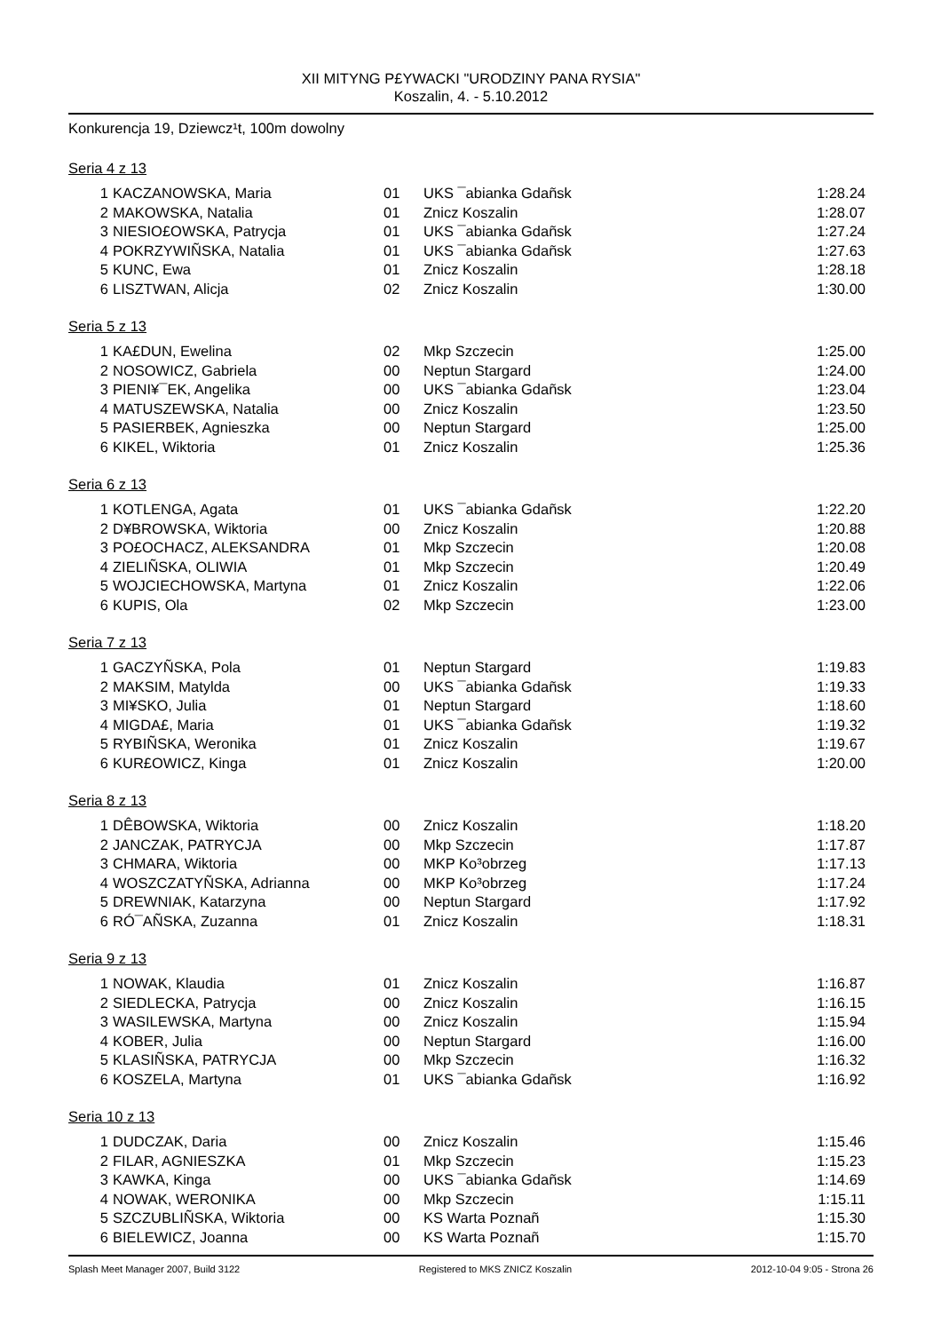XII MITYNG P£YWACKI "URODZINY PANA RYSIA"
Koszalin, 4. - 5.10.2012
Konkurencja 19, Dziewcz¹t, 100m dowolny
Seria 4 z 13
| 1 | KACZANOWSKA, Maria | 01 | UKS ¯abianka Gdañsk | 1:28.24 |
| 2 | MAKOWSKA, Natalia | 01 | Znicz Koszalin | 1:28.07 |
| 3 | NIESIO£OWSKA, Patrycja | 01 | UKS ¯abianka Gdañsk | 1:27.24 |
| 4 | POKRZYWIÑSKA, Natalia | 01 | UKS ¯abianka Gdañsk | 1:27.63 |
| 5 | KUNC, Ewa | 01 | Znicz Koszalin | 1:28.18 |
| 6 | LISZTWAN, Alicja | 02 | Znicz Koszalin | 1:30.00 |
Seria 5 z 13
| 1 | KA£DUN, Ewelina | 02 | Mkp Szczecin | 1:25.00 |
| 2 | NOSOWICZ, Gabriela | 00 | Neptun Stargard | 1:24.00 |
| 3 | PIENI¥¯EK, Angelika | 00 | UKS ¯abianka Gdañsk | 1:23.04 |
| 4 | MATUSZEWSKA, Natalia | 00 | Znicz Koszalin | 1:23.50 |
| 5 | PASIERBEK, Agnieszka | 00 | Neptun Stargard | 1:25.00 |
| 6 | KIKEL, Wiktoria | 01 | Znicz Koszalin | 1:25.36 |
Seria 6 z 13
| 1 | KOTLENGA, Agata | 01 | UKS ¯abianka Gdañsk | 1:22.20 |
| 2 | D¥BROWSKA, Wiktoria | 00 | Znicz Koszalin | 1:20.88 |
| 3 | PO£OCHACZ, ALEKSANDRA | 01 | Mkp Szczecin | 1:20.08 |
| 4 | ZIELIÑSKA, OLIWIA | 01 | Mkp Szczecin | 1:20.49 |
| 5 | WOJCIECHOWSKA, Martyna | 01 | Znicz Koszalin | 1:22.06 |
| 6 | KUPIS, Ola | 02 | Mkp Szczecin | 1:23.00 |
Seria 7 z 13
| 1 | GACZYÑSKA, Pola | 01 | Neptun Stargard | 1:19.83 |
| 2 | MAKSIM, Matylda | 00 | UKS ¯abianka Gdañsk | 1:19.33 |
| 3 | MI¥SKO, Julia | 01 | Neptun Stargard | 1:18.60 |
| 4 | MIGDA£, Maria | 01 | UKS ¯abianka Gdañsk | 1:19.32 |
| 5 | RYBIÑSKA, Weronika | 01 | Znicz Koszalin | 1:19.67 |
| 6 | KUR£OWICZ, Kinga | 01 | Znicz Koszalin | 1:20.00 |
Seria 8 z 13
| 1 | DÊBOWSKA, Wiktoria | 00 | Znicz Koszalin | 1:18.20 |
| 2 | JANCZAK, PATRYCJA | 00 | Mkp Szczecin | 1:17.87 |
| 3 | CHMARA, Wiktoria | 00 | MKP Ko³obrzeg | 1:17.13 |
| 4 | WOSZCZATYÑSKA, Adrianna | 00 | MKP Ko³obrzeg | 1:17.24 |
| 5 | DREWNIAK, Katarzyna | 00 | Neptun Stargard | 1:17.92 |
| 6 | RÓ¯AÑSKA, Zuzanna | 01 | Znicz Koszalin | 1:18.31 |
Seria 9 z 13
| 1 | NOWAK, Klaudia | 01 | Znicz Koszalin | 1:16.87 |
| 2 | SIEDLECKA, Patrycja | 00 | Znicz Koszalin | 1:16.15 |
| 3 | WASILEWSKA, Martyna | 00 | Znicz Koszalin | 1:15.94 |
| 4 | KOBER, Julia | 00 | Neptun Stargard | 1:16.00 |
| 5 | KLASIÑSKA, PATRYCJA | 00 | Mkp Szczecin | 1:16.32 |
| 6 | KOSZELA, Martyna | 01 | UKS ¯abianka Gdañsk | 1:16.92 |
Seria 10 z 13
| 1 | DUDCZAK, Daria | 00 | Znicz Koszalin | 1:15.46 |
| 2 | FILAR, AGNIESZKA | 01 | Mkp Szczecin | 1:15.23 |
| 3 | KAWKA, Kinga | 00 | UKS ¯abianka Gdañsk | 1:14.69 |
| 4 | NOWAK, WERONIKA | 00 | Mkp Szczecin | 1:15.11 |
| 5 | SZCZUBLIÑSKA, Wiktoria | 00 | KS Warta Poznañ | 1:15.30 |
| 6 | BIELEWICZ, Joanna | 00 | KS Warta Poznañ | 1:15.70 |
Splash Meet Manager 2007, Build 3122 Registered to MKS ZNICZ Koszalin 2012-10-04 9:05 - Strona 26